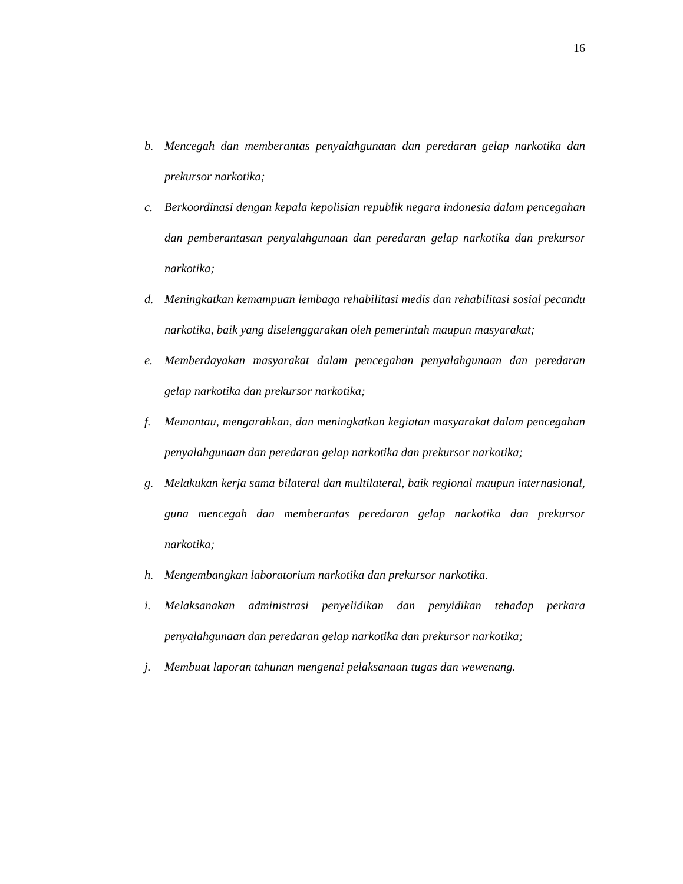16
b. Mencegah dan memberantas penyalahgunaan dan peredaran gelap narkotika dan prekursor narkotika;
c. Berkoordinasi dengan kepala kepolisian republik negara indonesia dalam pencegahan dan pemberantasan penyalahgunaan dan peredaran gelap narkotika dan prekursor narkotika;
d. Meningkatkan kemampuan lembaga rehabilitasi medis dan rehabilitasi sosial pecandu narkotika, baik yang diselenggarakan oleh pemerintah maupun masyarakat;
e. Memberdayakan masyarakat dalam pencegahan penyalahgunaan dan peredaran gelap narkotika dan prekursor narkotika;
f. Memantau, mengarahkan, dan meningkatkan kegiatan masyarakat dalam pencegahan penyalahgunaan dan peredaran gelap narkotika dan prekursor narkotika;
g. Melakukan kerja sama bilateral dan multilateral, baik regional maupun internasional, guna mencegah dan memberantas peredaran gelap narkotika dan prekursor narkotika;
h. Mengembangkan laboratorium narkotika dan prekursor narkotika.
i. Melaksanakan administrasi penyelidikan dan penyidikan tehadap perkara penyalahgunaan dan peredaran gelap narkotika dan prekursor narkotika;
j. Membuat laporan tahunan mengenai pelaksanaan tugas dan wewenang.